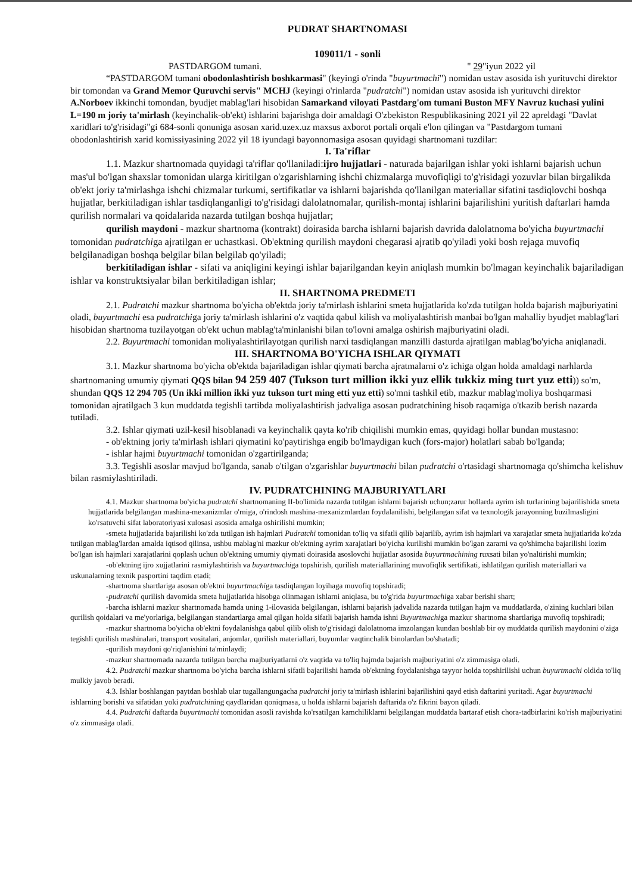PUDRAT SHARTNOMASI
109011/1 - sonli
PASTDARGOM tumani. " 29"iyun 2022 yil
“PASTDARGOM tumani obodonlashtirish boshkarmasi" (keyingi o'rinda "buyurtmachi") nomidan ustav asosida ish yurituvchi direktor bir tomondan va Grand Memor Quruvchi servis" MCHJ (keyingi o'rinlarda "pudratchi") nomidan ustav asosida ish yurituvchi direktor A.Norboev ikkinchi tomondan, byudjet mablag'lari hisobidan Samarkand viloyati Pastdarg'om tumani Buston MFY Navruz kuchasi yulini L=190 m joriy ta'mirlash (keyinchalik-ob'ekt) ishlarini bajarishga doir amaldagi O'zbekiston Respublikasining 2021 yil 22 apreldagi "Davlat xaridlari to'g'risidagi"gi 684-sonli qonuniga asosan xarid.uzex.uz maxsus axborot portali orqali e'lon qilingan va "Pastdargom tumani obodonlashtirish xarid komissiyasining 2022 yil 18 iyundagi bayonnomasiga asosan quyidagi shartnomani tuzdilar:
I. Ta'riflar
1.1. Mazkur shartnomada quyidagi ta'riflar qo'llaniladi:ijro hujjatlari - naturada bajarilgan ishlar yoki ishlarni bajarish uchun mas'ul bo'lgan shaxslar tomonidan ularga kiritilgan o'zgarishlarning ishchi chizmalarga muvofiqligi to'g'risidagi yozuvlar bilan birgalikda ob'ekt joriy ta'mirlashga ishchi chizmalar turkumi, sertifikatlar va ishlarni bajarishda qo'llanilgan materiallar sifatini tasdiqlovchi boshqa hujjatlar, berkitiladigan ishlar tasdiqlanganligi to'g'risidagi dalolatnomalar, qurilish-montaj ishlarini bajarilishini yuritish daftarlari hamda qurilish normalari va qoidalarida nazarda tutilgan boshqa hujjatlar;
qurilish maydoni - mazkur shartnoma (kontrakt) doirasida barcha ishlarni bajarish davrida dalolatnoma bo'yicha buyurtmachi tomonidan pudratchiga ajratilgan er uchastkasi. Ob'ektning qurilish maydoni chegarasi ajratib qo'yiladi yoki bosh rejaga muvofiq belgilanadigan boshqa belgilar bilan belgilab qo'yiladi;
berkitiladigan ishlar - sifati va aniqligini keyingi ishlar bajarilgandan keyin aniqlash mumkin bo'lmagan keyinchalik bajariladigan ishlar va konstruktsiyalar bilan berkitiladigan ishlar;
II. SHARTNOMA PREDMETI
2.1. Pudratchi mazkur shartnoma bo'yicha ob'ektda joriy ta'mirlash ishlarini smeta hujjatlarida ko'zda tutilgan holda bajarish majburiyatini oladi, buyurtmachi esa pudratchiga joriy ta'mirlash ishlarini o'z vaqtida qabul kilish va moliyalashtirish manbai bo'lgan mahalliy byudjet mablag'lari hisobidan shartnoma tuzilayotgan ob'ekt uchun mablag'ta'minlanishi bilan to'lovni amalga oshirish majburiyatini oladi.
2.2. Buyurtmachi tomonidan moliyalashtirilayotgan qurilish narxi tasdiqlangan manzilli dasturda ajratilgan mablag'bo'yicha aniqlanadi.
III. SHARTNOMA BO'YICHA ISHLAR QIYMATI
3.1. Mazkur shartnoma bo'yicha ob'ektda bajariladigan ishlar qiymati barcha ajratmalarni o'z ichiga olgan holda amaldagi narhlarda shartnomaning umumiy qiymati QQS bilan 94 259 407 (Tukson turt million ikki yuz ellik tukkiz ming turt yuz etti)) so'm, shundan QQS 12 294 705 (Un ikki million ikki yuz tukson turt ming etti yuz etti) so'mni tashkil etib, mazkur mablag'moliya boshqarmasi tomonidan ajratilgach 3 kun muddatda tegishli tartibda moliyalashtirish jadvaliga asosan pudratchining hisob raqamiga o'tkazib berish nazarda tutiladi.
3.2. Ishlar qiymati uzil-kesil hisoblanadi va keyinchalik qayta ko'rib chiqilishi mumkin emas, quyidagi hollar bundan mustasno:
- ob'ektning joriy ta'mirlash ishlari qiymatini ko'paytirishga engib bo'lmaydigan kuch (fors-major) holatlari sabab bo'lganda;
- ishlar hajmi buyurtmachi tomonidan o'zgartirilganda;
3.3. Tegishli asoslar mavjud bo'lganda, sanab o'tilgan o'zgarishlar buyurtmachi bilan pudratchi o'rtasidagi shartnomaga qo'shimcha kelishuv bilan rasmiylashtiriladi.
IV. PUDRATCHINING MAJBURIYATLARI
4.1. Mazkur shartnoma bo'yicha pudratchi shartnomaning II-bo'limida nazarda tutilgan ishlarni bajarish uchun;zarur hollarda ayrim ish turlarining bajarilishida smeta hujjatlarida belgilangan mashina-mexanizmlar o'rniga, o'rindosh mashina-mexanizmlardan foydalanilishi, belgilangan sifat va texnologik jarayonning buzilmasligini ko'rsatuvchi sifat laboratoriyasi xulosasi asosida amalga oshirilishi mumkin;
-smeta hujjatlarida bajarilishi ko'zda tutilgan ish hajmlari Pudratchi tomonidan to'liq va sifatli qilib bajarilib, ayrim ish hajmlari va xarajatlar smeta hujjatlarida ko'zda tutilgan mablag'lardan amalda iqtisod qilinsa, ushbu mablag'ni mazkur ob'ektning ayrim xarajatlari bo'yicha kurilishi mumkin bo'lgan zararni va qo'shimcha bajarilishi lozim bo'lgan ish hajmlari xarajatlarini qoplash uchun ob'ektning umumiy qiymati doirasida asoslovchi hujjatlar asosida buyurtmachining ruxsati bilan yo'naltirishi mumkin;
-ob'ektning ijro xujjatlarini rasmiylashtirish va buyurtmachiga topshirish, qurilish materiallarining muvofiqlik sertifikati, ishlatilgan qurilish materiallari va uskunalarning texnik pasportini taqdim etadi;
-shartnoma shartlariga asosan ob'ektni buyurtmachiga tasdiqlangan loyihaga muvofiq topshiradi;
-pudratchi qurilish davomida smeta hujjatlarida hisobga olinmagan ishlarni aniqlasa, bu to'g'rida buyurtmachiga xabar berishi shart;
-barcha ishlarni mazkur shartnomada hamda uning 1-ilovasida belgilangan, ishlarni bajarish jadvalida nazarda tutilgan hajm va muddatlarda, o'zining kuchlari bilan qurilish qoidalari va me'yorlariga, belgilangan standartlarga amal qilgan holda sifatli bajarish hamda ishni Buyurtmachiga mazkur shartnoma shartlariga muvofiq topshiradi;
-mazkur shartnoma bo'yicha ob'ektni foydalanishga qabul qilib olish to'g'risidagi dalolatnoma imzolangan kundan boshlab bir oy muddatda qurilish maydonini o'ziga tegishli qurilish mashinalari, transport vositalari, anjomlar, qurilish materiallari, buyumlar vaqtinchalik binolardan bo'shatadi;
-qurilish maydoni qo'riqlanishini ta'minlaydi;
-mazkur shartnomada nazarda tutilgan barcha majburiyatlarni o'z vaqtida va to'liq hajmda bajarish majburiyatini o'z zimmasiga oladi.
4.2. Pudratchi mazkur shartnoma bo'yicha barcha ishlarni sifatli bajarilishi hamda ob'ektning foydalanishga tayyor holda topshirilishi uchun buyurtmachi oldida to'liq mulkiy javob beradi.
4.3. Ishlar boshlangan paytdan boshlab ular tugallangungacha pudratchi joriy ta'mirlash ishlarini bajarilishini qayd etish daftarini yuritadi. Agar buyurtmachi ishlarning borishi va sifatidan yoki pudratchining qaydlaridan qoniqmasa, u holda ishlarni bajarish daftarida o'z fikrini bayon qiladi.
4.4. Pudratchi daftarda buyurtmachi tomonidan asosli ravishda ko'rsatilgan kamchiliklarni belgilangan muddatda bartaraf etish chora-tadbirlarini ko'rish majburiyatini o'z zimmasiga oladi.